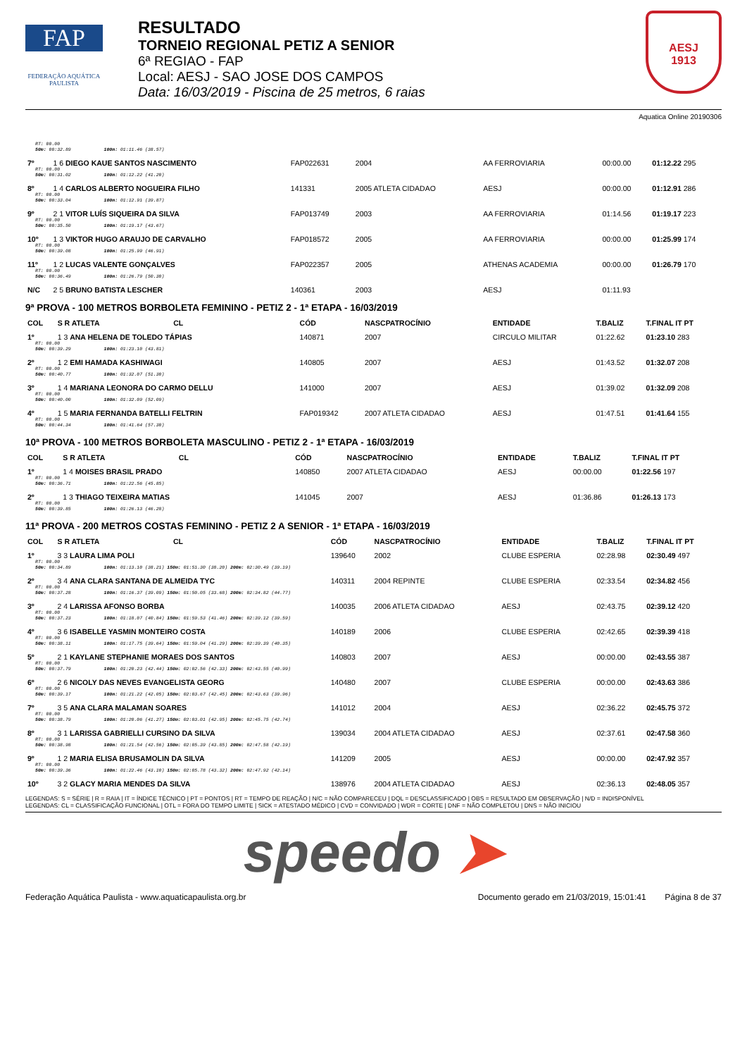FAP
FEDERAÇÃO AQUÁTICA PAULISTA
RESULTADO
TORNEIO REGIONAL PETIZ A SENIOR
6ª REGIAO - FAP
Local: AESJ - SAO JOSE DOS CAMPOS
Data: 16/03/2019 - Piscina de 25 metros, 6 raias
AESJ
1913
Aquatica Online 20190306
| RT: 00.00 50m: 00:32.89 100m: 01:11.46 (38.57) | | | | | | |
| 7º | 1 6 DIEGO KAUE SANTOS NASCIMENTO | FAP022631 | 2004 | AA FERROVIARIA | 00:00.00 | 01:12.22 295 |
| RT: 00.00 50m: 00:31.02 100m: 01:12.22 (41.20) | | | | | | |
| 8º | 1 4 CARLOS ALBERTO NOGUEIRA FILHO | 141331 | 2005 ATLETA CIDADAO | AESJ | 00:00.00 | 01:12.91 286 |
| RT: 00.00 50m: 00:33.04 100m: 01:12.91 (39.87) | | | | | | |
| 9º | 2 1 VITOR LUÍS SIQUEIRA DA SILVA | FAP013749 | 2003 | AA FERROVIARIA | 01:14.56 | 01:19.17 223 |
| RT: 00.00 50m: 00:35.50 100m: 01:19.17 (43.67) | | | | | | |
| 10º | 1 3 VIKTOR HUGO ARAUJO DE CARVALHO | FAP018572 | 2005 | AA FERROVIARIA | 00:00.00 | 01:25.99 174 |
| RT: 00.00 50m: 00:39.08 100m: 01:25.99 (46.91) | | | | | | |
| 11º | 1 2 LUCAS VALENTE GONÇALVES | FAP022357 | 2005 | ATHENAS ACADEMIA | 00:00.00 | 01:26.79 170 |
| RT: 00.00 50m: 00:36.49 100m: 01:26.79 (50.30) | | | | | | |
| N/C | 2 5 BRUNO BATISTA LESCHER | 140361 | 2003 | AESJ | 01:11.93 | |
9ª PROVA - 100 METROS BORBOLETA FEMININO - PETIZ 2 - 1ª ETAPA - 16/03/2019
| COL | S R ATLETA CL | CÓD | NASCPATROCÍNIO | ENTIDADE | T.BALIZ | T.FINAL IT PT |
| --- | --- | --- | --- | --- | --- | --- |
| 1º | 1 3 ANA HELENA DE TOLEDO TÁPIAS | 140871 | 2007 | CIRCULO MILITAR | 01:22.62 | 01:23.10 283 |
| RT: 00.00 50m: 00:39.29 100m: 01:23.10 (43.81) | | | | | | |
| 2º | 1 2 EMI HAMADA KASHIWAGI | 140805 | 2007 | AESJ | 01:43.52 | 01:32.07 208 |
| RT: 00.00 50m: 00:40.77 100m: 01:32.07 (51.30) | | | | | | |
| 3º | 1 4 MARIANA LEONORA DO CARMO DELLU | 141000 | 2007 | AESJ | 01:39.02 | 01:32.09 208 |
| RT: 00.00 50m: 00:40.00 100m: 01:32.09 (52.09) | | | | | | |
| 4º | 1 5 MARIA FERNANDA BATELLI FELTRIN | FAP019342 | 2007 ATLETA CIDADAO | AESJ | 01:47.51 | 01:41.64 155 |
| RT: 00.00 50m: 00:44.34 100m: 01:41.64 (57.30) | | | | | | |
10ª PROVA - 100 METROS BORBOLETA MASCULINO - PETIZ 2 - 1ª ETAPA - 16/03/2019
| COL | S R ATLETA CL | CÓD | NASCPATROCÍNIO | ENTIDADE | T.BALIZ | T.FINAL IT PT |
| --- | --- | --- | --- | --- | --- | --- |
| 1º | 1 4 MOISES BRASIL PRADO | 140850 | 2007 ATLETA CIDADAO | AESJ | 00:00.00 | 01:22.56 197 |
| RT: 00.00 50m: 00:36.71 100m: 01:22.56 (45.85) | | | | | | |
| 2º | 1 3 THIAGO TEIXEIRA MATIAS | 141045 | 2007 | AESJ | 01:36.86 | 01:26.13 173 |
| RT: 00.00 50m: 00:39.85 100m: 01:26.13 (46.28) | | | | | | |
11ª PROVA - 200 METROS COSTAS FEMININO - PETIZ 2 A SENIOR - 1ª ETAPA - 16/03/2019
| COL | S R ATLETA CL | CÓD | NASCPATROCÍNIO | ENTIDADE | T.BALIZ | T.FINAL IT PT |
| --- | --- | --- | --- | --- | --- | --- |
| 1º | 3 3 LAURA LIMA POLI | 139640 | 2002 | CLUBE ESPERIA | 02:28.98 | 02:30.49 497 |
| RT: 00.00 50m: 00:34.89 100m: 01:13.10 (38.21) 150m: 01:51.30 (38.20) 200m: 02:30.49 (39.19) | | | | | | |
| 2º | 3 4 ANA CLARA SANTANA DE ALMEIDA TYC | 140311 | 2004 REPINTE | CLUBE ESPERIA | 02:33.54 | 02:34.82 456 |
| RT: 00.00 50m: 00:37.28 100m: 01:16.37 (39.09) 150m: 01:50.05 (33.68) 200m: 02:34.82 (44.77) | | | | | | |
| 3º | 2 4 LARISSA AFONSO BORBA | 140035 | 2006 ATLETA CIDADAO | AESJ | 02:43.75 | 02:39.12 420 |
| RT: 00.00 50m: 00:37.23 100m: 01:18.07 (40.84) 150m: 01:59.53 (41.46) 200m: 02:39.12 (39.59) | | | | | | |
| 4º | 3 6 ISABELLE YASMIN MONTEIRO COSTA | 140189 | 2006 | CLUBE ESPERIA | 02:42.65 | 02:39.39 418 |
| RT: 00.00 50m: 00:38.11 100m: 01:17.75 (39.64) 150m: 01:59.04 (41.29) 200m: 02:39.39 (40.35) | | | | | | |
| 5º | 2 1 KAYLANE STEPHANIE MORAES DOS SANTOS | 140803 | 2007 | AESJ | 00:00.00 | 02:43.55 387 |
| RT: 00.00 50m: 00:37.79 100m: 01:20.23 (42.44) 150m: 02:02.56 (42.33) 200m: 02:43.55 (40.99) | | | | | | |
| 6º | 2 6 NICOLY DAS NEVES EVANGELISTA GEORG | 140480 | 2007 | CLUBE ESPERIA | 00:00.00 | 02:43.63 386 |
| RT: 00.00 50m: 00:39.17 100m: 01:21.22 (42.05) 150m: 02:03.67 (42.45) 200m: 02:43.63 (39.96) | | | | | | |
| 7º | 3 5 ANA CLARA MALAMAN SOARES | 141012 | 2004 | AESJ | 02:36.22 | 02:45.75 372 |
| RT: 00.00 50m: 00:38.79 100m: 01:20.06 (41.27) 150m: 02:03.01 (42.95) 200m: 02:45.75 (42.74) | | | | | | |
| 8º | 3 1 LARISSA GABRIELLI CURSINO DA SILVA | 139034 | 2004 ATLETA CIDADAO | AESJ | 02:37.61 | 02:47.58 360 |
| RT: 00.00 50m: 00:38.98 100m: 01:21.54 (42.56) 150m: 02:05.39 (43.85) 200m: 02:47.58 (42.19) | | | | | | |
| 9º | 1 2 MARIA ELISA BRUSAMOLIN DA SILVA | 141209 | 2005 | AESJ | 00:00.00 | 02:47.92 357 |
| RT: 00.00 50m: 00:39.36 100m: 01:22.46 (43.10) 150m: 02:05.78 (43.32) 200m: 02:47.92 (42.14) | | | | | | |
| 10º | 3 2 GLACY MARIA MENDES DA SILVA | 138976 | 2004 ATLETA CIDADAO | AESJ | 02:36.13 | 02:48.05 357 |
LEGENDAS: S = SÉRIE | R = RAIA | IT = ÍNDICE TÉCNICO | PT = PONTOS | RT = TEMPO DE REAÇÃO | N/C = NÃO COMPARECEU | DQL = DESCLASSIFICADO | OBS = RESULTADO EM OBSERVAÇÃO | N/D = INDISPONÍVEL
LEGENDAS: CL = CLASSIFICAÇÃO FUNCIONAL | OTL = FORA DO TEMPO LIMITE | SICK = ATESTADO MÉDICO | CVD = CONVIDADO | WDR = CORTE | DNF = NÃO COMPLETOU | DNS = NÃO INICIOU
speedo ➤
Federação Aquática Paulista - www.aquaticapaulista.org.br Documento gerado em 21/03/2019, 15:01:41 Página 8 de 37